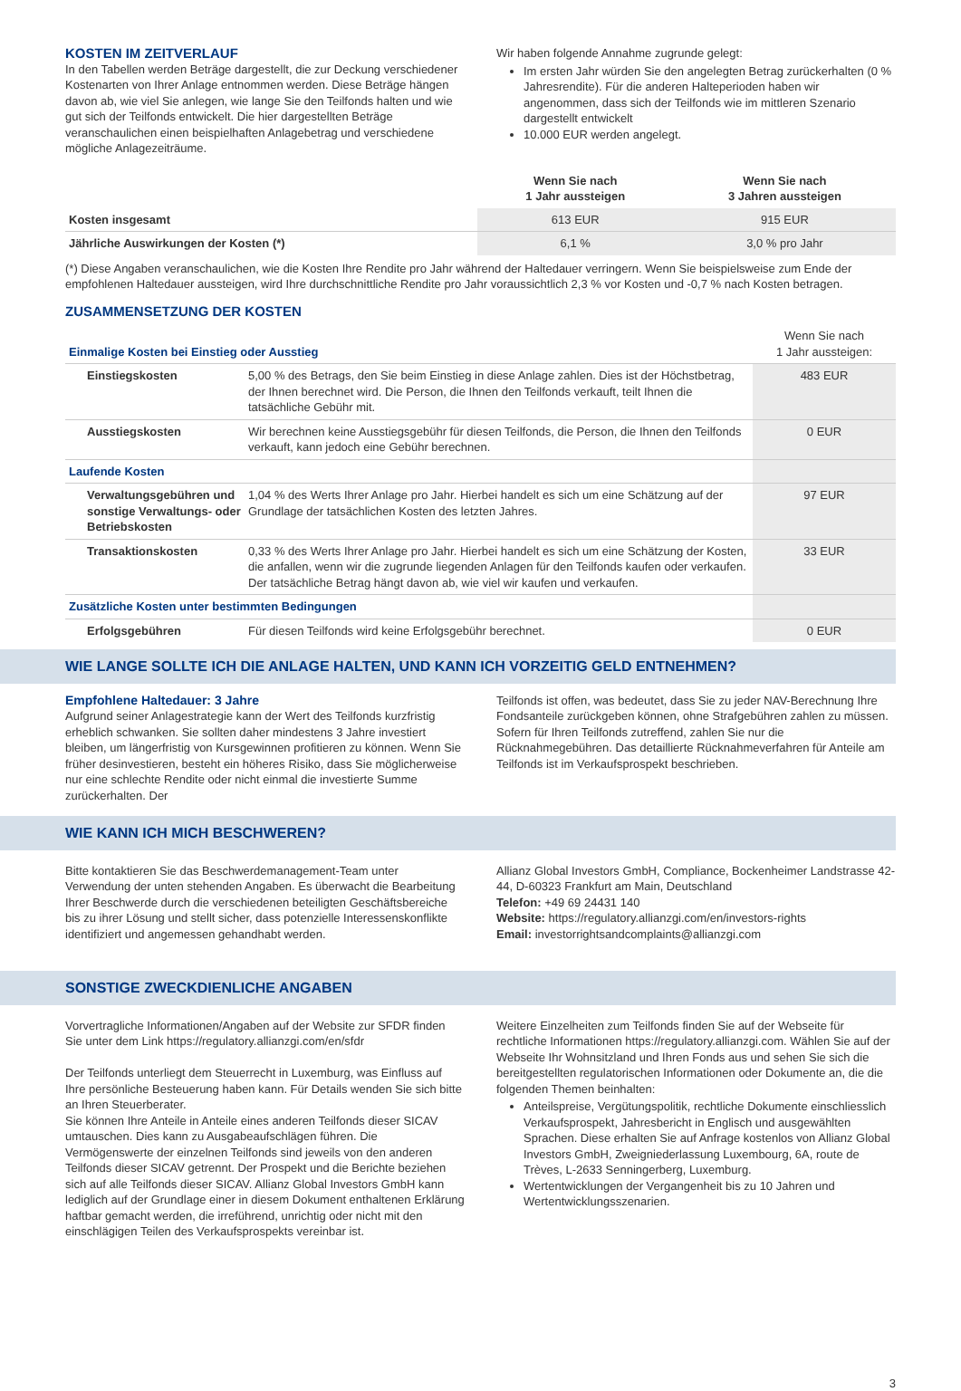KOSTEN IM ZEITVERLAUF
In den Tabellen werden Beträge dargestellt, die zur Deckung verschiedener Kostenarten von Ihrer Anlage entnommen werden. Diese Beträge hängen davon ab, wie viel Sie anlegen, wie lange Sie den Teilfonds halten und wie gut sich der Teilfonds entwickelt. Die hier dargestellten Beträge veranschaulichen einen beispielhaften Anlagebetrag und verschiedene mögliche Anlagezeiträume.
Wir haben folgende Annahme zugrunde gelegt:
Im ersten Jahr würden Sie den angelegten Betrag zurückerhalten (0 % Jahresrendite). Für die anderen Halteperioden haben wir angenommen, dass sich der Teilfonds wie im mittleren Szenario dargestellt entwickelt
10.000 EUR werden angelegt.
| | Wenn Sie nach 1 Jahr aussteigen | Wenn Sie nach 3 Jahren aussteigen |
| --- | --- | --- |
| Kosten insgesamt | 613 EUR | 915 EUR |
| Jährliche Auswirkungen der Kosten (*) | 6,1 % | 3,0 % pro Jahr |
(*) Diese Angaben veranschaulichen, wie die Kosten Ihre Rendite pro Jahr während der Haltedauer verringern. Wenn Sie beispielsweise zum Ende der empfohlenen Haltedauer aussteigen, wird Ihre durchschnittliche Rendite pro Jahr voraussichtlich 2,3 % vor Kosten und -0,7 % nach Kosten betragen.
ZUSAMMENSETZUNG DER KOSTEN
| Einmalige Kosten bei Einstieg oder Ausstieg | | Wenn Sie nach 1 Jahr aussteigen: |
| Einstiegskosten | 5,00 % des Betrags, den Sie beim Einstieg in diese Anlage zahlen. Dies ist der Höchstbetrag, der Ihnen berechnet wird. Die Person, die Ihnen den Teilfonds verkauft, teilt Ihnen die tatsächliche Gebühr mit. | 483 EUR |
| Ausstiegskosten | Wir berechnen keine Ausstiegsgebühr für diesen Teilfonds, die Person, die Ihnen den Teilfonds verkauft, kann jedoch eine Gebühr berechnen. | 0 EUR |
| Laufende Kosten | | |
| Verwaltungsgebühren und sonstige Verwaltungs- oder Betriebskosten | 1,04 % des Werts Ihrer Anlage pro Jahr. Hierbei handelt es sich um eine Schätzung auf der Grundlage der tatsächlichen Kosten des letzten Jahres. | 97 EUR |
| Transaktionskosten | 0,33 % des Werts Ihrer Anlage pro Jahr. Hierbei handelt es sich um eine Schätzung der Kosten, die anfallen, wenn wir die zugrunde liegenden Anlagen für den Teilfonds kaufen oder verkaufen. Der tatsächliche Betrag hängt davon ab, wie viel wir kaufen und verkaufen. | 33 EUR |
| Zusätzliche Kosten unter bestimmten Bedingungen | | |
| Erfolgsgebühren | Für diesen Teilfonds wird keine Erfolgsgebühr berechnet. | 0 EUR |
WIE LANGE SOLLTE ICH DIE ANLAGE HALTEN, UND KANN ICH VORZEITIG GELD ENTNEHMEN?
Empfohlene Haltedauer: 3 Jahre
Aufgrund seiner Anlagestrategie kann der Wert des Teilfonds kurzfristig erheblich schwanken. Sie sollten daher mindestens 3 Jahre investiert bleiben, um längerfristig von Kursgewinnen profitieren zu können. Wenn Sie früher desinvestieren, besteht ein höheres Risiko, dass Sie möglicherweise nur eine schlechte Rendite oder nicht einmal die investierte Summe zurückerhalten. Der
Teilfonds ist offen, was bedeutet, dass Sie zu jeder NAV-Berechnung Ihre Fondsanteile zurückgeben können, ohne Strafgebühren zahlen zu müssen. Sofern für Ihren Teilfonds zutreffend, zahlen Sie nur die Rücknahmegebühren. Das detaillierte Rücknahmeverfahren für Anteile am Teilfonds ist im Verkaufsprospekt beschrieben.
WIE KANN ICH MICH BESCHWEREN?
Bitte kontaktieren Sie das Beschwerdemanagement-Team unter Verwendung der unten stehenden Angaben. Es überwacht die Bearbeitung Ihrer Beschwerde durch die verschiedenen beteiligten Geschäftsbereiche bis zu ihrer Lösung und stellt sicher, dass potenzielle Interessenskonflikte identifiziert und angemessen gehandhabt werden.
Allianz Global Investors GmbH, Compliance, Bockenheimer Landstrasse 42-44, D-60323 Frankfurt am Main, Deutschland
Telefon: +49 69 24431 140
Website: https://regulatory.allianzgi.com/en/investors-rights
Email: investorrightsandcomplaints@allianzgi.com
SONSTIGE ZWECKDIENLICHE ANGABEN
Vorvertragliche Informationen/Angaben auf der Website zur SFDR finden Sie unter dem Link https://regulatory.allianzgi.com/en/sfdr
Der Teilfonds unterliegt dem Steuerrecht in Luxemburg, was Einfluss auf Ihre persönliche Besteuerung haben kann. Für Details wenden Sie sich bitte an Ihren Steuerberater.
Sie können Ihre Anteile in Anteile eines anderen Teilfonds dieser SICAV umtauschen. Dies kann zu Ausgabeaufschlägen führen. Die Vermögenswerte der einzelnen Teilfonds sind jeweils von den anderen Teilfonds dieser SICAV getrennt. Der Prospekt und die Berichte beziehen sich auf alle Teilfonds dieser SICAV. Allianz Global Investors GmbH kann lediglich auf der Grundlage einer in diesem Dokument enthaltenen Erklärung haftbar gemacht werden, die irreführend, unrichtig oder nicht mit den einschlägigen Teilen des Verkaufsprospekts vereinbar ist.
Weitere Einzelheiten zum Teilfonds finden Sie auf der Webseite für rechtliche Informationen https://regulatory.allianzgi.com. Wählen Sie auf der Webseite Ihr Wohnsitzland und Ihren Fonds aus und sehen Sie sich die bereitgestellten regulatorischen Informationen oder Dokumente an, die die folgenden Themen beinhalten:
Anteilspreise, Vergütungspolitik, rechtliche Dokumente einschliesslich Verkaufsprospekt, Jahresbericht in Englisch und ausgewählten Sprachen. Diese erhalten Sie auf Anfrage kostenlos von Allianz Global Investors GmbH, Zweigniederlassung Luxembourg, 6A, route de Trèves, L-2633 Senningerberg, Luxemburg.
Wertentwicklungen der Vergangenheit bis zu 10 Jahren und Wertentwicklungsszenarien.
3